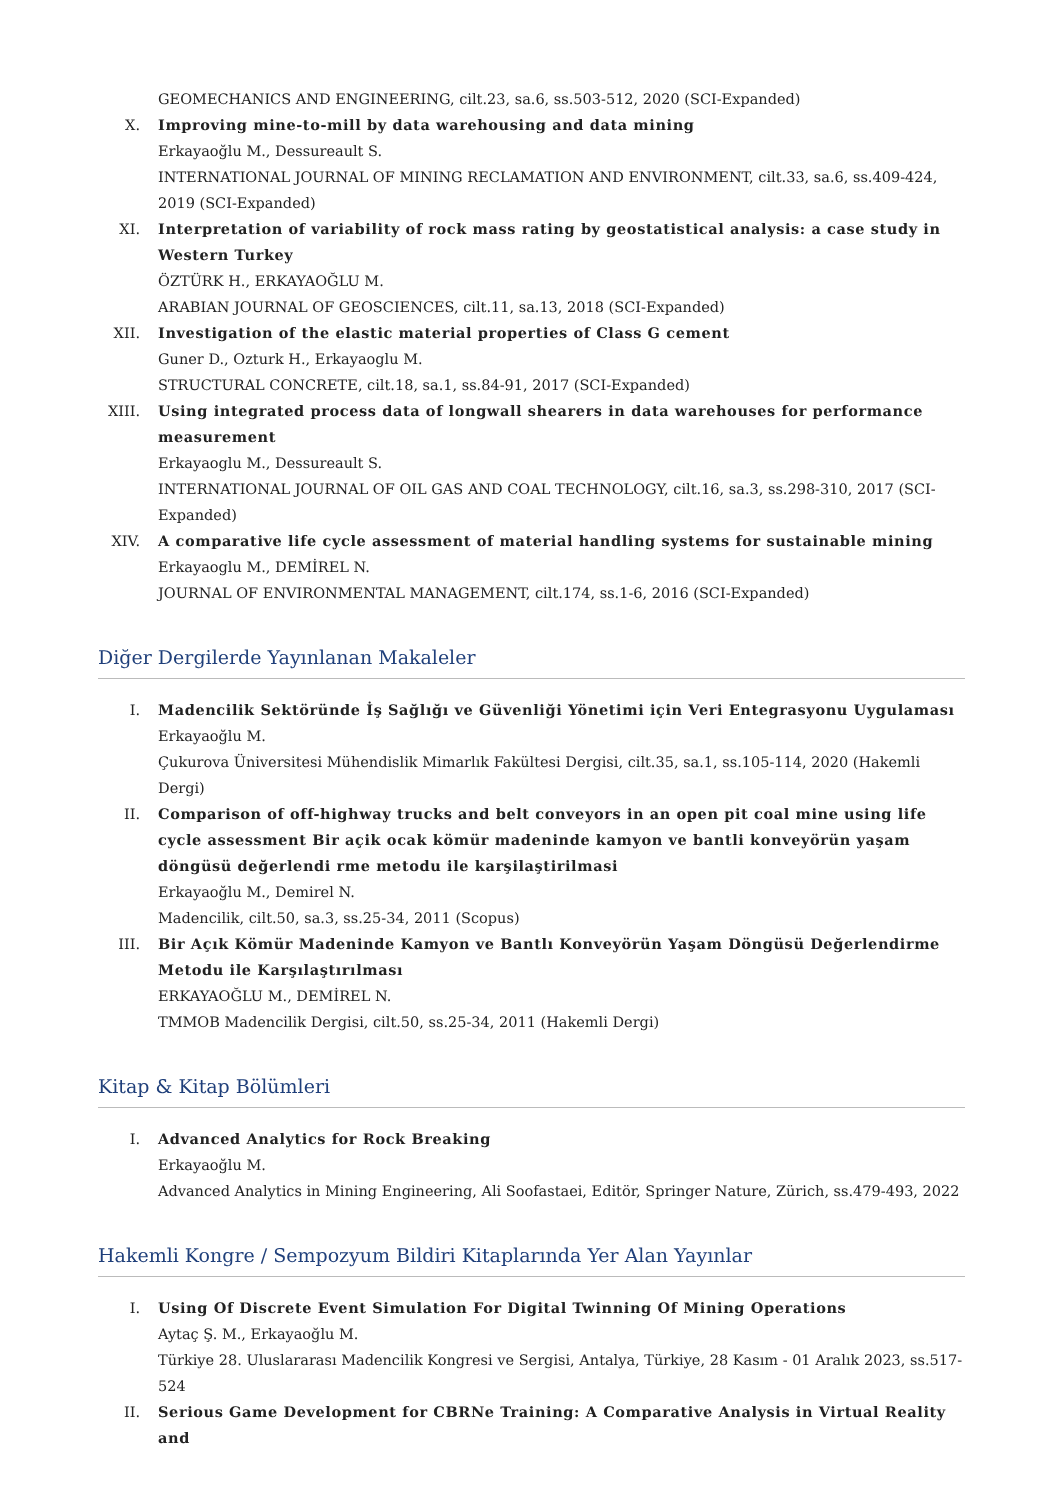GEOMECHANICS AND ENGINEERING, cilt.23, sa.6, ss.503-512, 2020 (SCI-Expanded)
X. Improving mine-to-mill by data warehousing and data mining
Erkayaoğlu M., Dessureault S.
INTERNATIONAL JOURNAL OF MINING RECLAMATION AND ENVIRONMENT, cilt.33, sa.6, ss.409-424, 2019 (SCI-Expanded)
XI. Interpretation of variability of rock mass rating by geostatistical analysis: a case study in Western Turkey
ÖZTÜRK H., ERKAYAOĞLU M.
ARABIAN JOURNAL OF GEOSCIENCES, cilt.11, sa.13, 2018 (SCI-Expanded)
XII. Investigation of the elastic material properties of Class G cement
Guner D., Ozturk H., Erkayaoglu M.
STRUCTURAL CONCRETE, cilt.18, sa.1, ss.84-91, 2017 (SCI-Expanded)
XIII.
Using integrated process data of longwall shearers in data warehouses for performance measurement
Erkayaoglu M., Dessureault S.
INTERNATIONAL JOURNAL OF OIL GAS AND COAL TECHNOLOGY, cilt.16, sa.3, ss.298-310, 2017 (SCI-Expanded)
XIV. A comparative life cycle assessment of material handling systems for sustainable mining
Erkayaoglu M., DEMİREL N.
JOURNAL OF ENVIRONMENTAL MANAGEMENT, cilt.174, ss.1-6, 2016 (SCI-Expanded)
Diğer Dergilerde Yayınlanan Makaleler
I. Madencilik Sektöründe İş Sağlığı ve Güvenliği Yönetimi için Veri Entegrasyonu Uygulaması
Erkayaoğlu M.
Çukurova Üniversitesi Mühendislik Mimarlık Fakültesi Dergisi, cilt.35, sa.1, ss.105-114, 2020 (Hakemli Dergi)
II. Comparison of off-highway trucks and belt conveyors in an open pit coal mine using life cycle assessment Bir açik ocak kömür madeninde kamyon ve bantli konveyörün yaşam döngüsü değerlendi rme metodu ile karşilaştirilmasi
Erkayaoğlu M., Demirel N.
Madencilik, cilt.50, sa.3, ss.25-34, 2011 (Scopus)
III. Bir Açık Kömür Madeninde Kamyon ve Bantlı Konveyörün Yaşam Döngüsü Değerlendirme Metodu ile Karşılaştırılması
ERKAYAOĞLU M., DEMİREL N.
TMMOB Madencilik Dergisi, cilt.50, ss.25-34, 2011 (Hakemli Dergi)
Kitap & Kitap Bölümleri
I. Advanced Analytics for Rock Breaking
Erkayaoğlu M.
Advanced Analytics in Mining Engineering, Ali Soofastaei, Editör, Springer Nature, Zürich, ss.479-493, 2022
Hakemli Kongre / Sempozyum Bildiri Kitaplarında Yer Alan Yayınlar
I. Using Of Discrete Event Simulation For Digital Twinning Of Mining Operations
Aytaç Ş. M., Erkayaoğlu M.
Türkiye 28. Uluslararası Madencilik Kongresi ve Sergisi, Antalya, Türkiye, 28 Kasım - 01 Aralık 2023, ss.517-524
II. Serious Game Development for CBRNe Training: A Comparative Analysis in Virtual Reality and